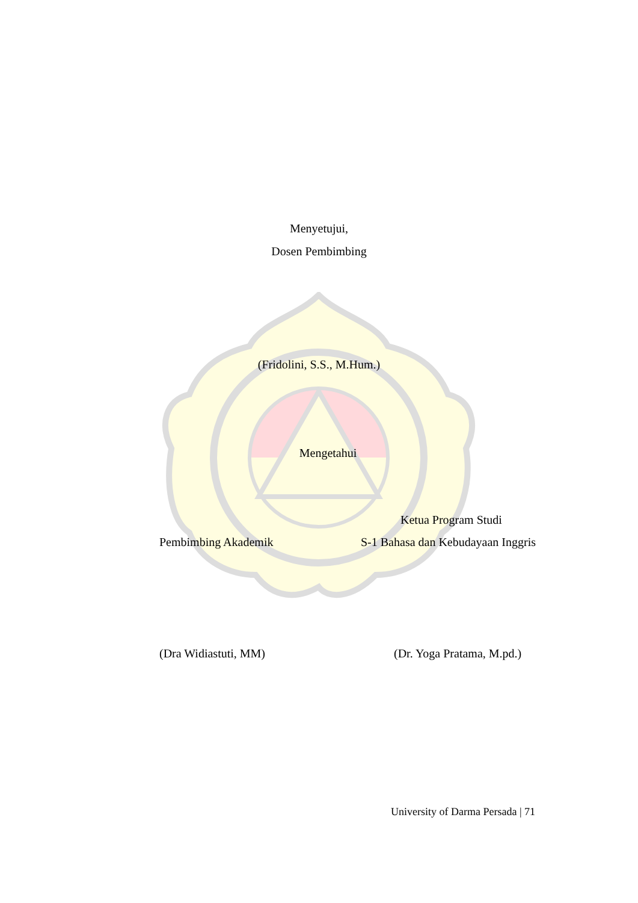Menyetujui,
Dosen Pembimbing
(Fridolini, S.S., M.Hum.)
Mengetahui
Ketua Program Studi
Pembimbing Akademik
S-1 Bahasa dan Kebudayaan Inggris
(Dra Widiastuti, MM) (Dr. Yoga Pratama, M.pd.)
University of Darma Persada | 71